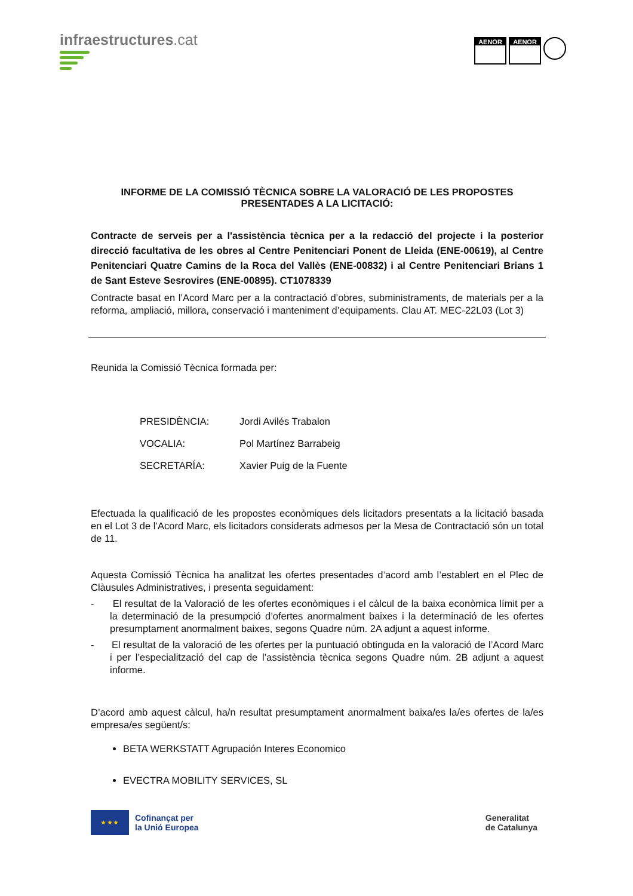infraestructures.cat
AENOR AENOR
INFORME DE LA COMISSIÓ TÈCNICA SOBRE LA VALORACIÓ DE LES PROPOSTES PRESENTADES A LA LICITACIÓ:
Contracte de serveis per a l'assistència tècnica per a la redacció del projecte i la posterior direcció facultativa de les obres al Centre Penitenciari Ponent de Lleida (ENE-00619), al Centre Penitenciari Quatre Camins de la Roca del Vallès (ENE-00832) i al Centre Penitenciari Brians 1 de Sant Esteve Sesrovires (ENE-00895). CT1078339
Contracte basat en l’Acord Marc per a la contractació d’obres, subministraments, de materials per a la reforma, ampliació, millora, conservació i manteniment d’equipaments. Clau AT. MEC-22L03 (Lot 3)
Reunida la Comissió Tècnica formada per:
| PRESIDÈNCIA: | Jordi Avilés Trabalon |
| VOCALIA: | Pol Martínez Barrabeig |
| SECRETARÍA: | Xavier Puig de la Fuente |
Efectuada la qualificació de les propostes econòmiques dels licitadors presentats a la licitació basada en el Lot 3 de l’Acord Marc, els licitadors considerats admesos per la Mesa de Contractació són un total de 11.
Aquesta Comissió Tècnica ha analitzat les ofertes presentades d’acord amb l’establert en el Plec de Clàusules Administratives, i presenta seguidament:
- El resultat de la Valoració de les ofertes econòmiques i el càlcul de la baixa econòmica límit per a la determinació de la presumpció d’ofertes anormalment baixes i la determinació de les ofertes presumptament anormalment baixes, segons Quadre núm. 2A adjunt a aquest informe.
- El resultat de la valoració de les ofertes per la puntuació obtinguda en la valoració de l’Acord Marc i per l’especialització del cap de l’assistència tècnica segons Quadre núm. 2B adjunt a aquest informe.
D’acord amb aquest càlcul, ha/n resultat presumptament anormalment baixa/es la/es ofertes de la/es empresa/es següent/s:
BETA WERKSTATT Agrupación Interes Economico
EVECTRA MOBILITY SERVICES, SL
★ ★ ★
Cofinançat per
la Unió Europea
Generalitat
de Catalunya